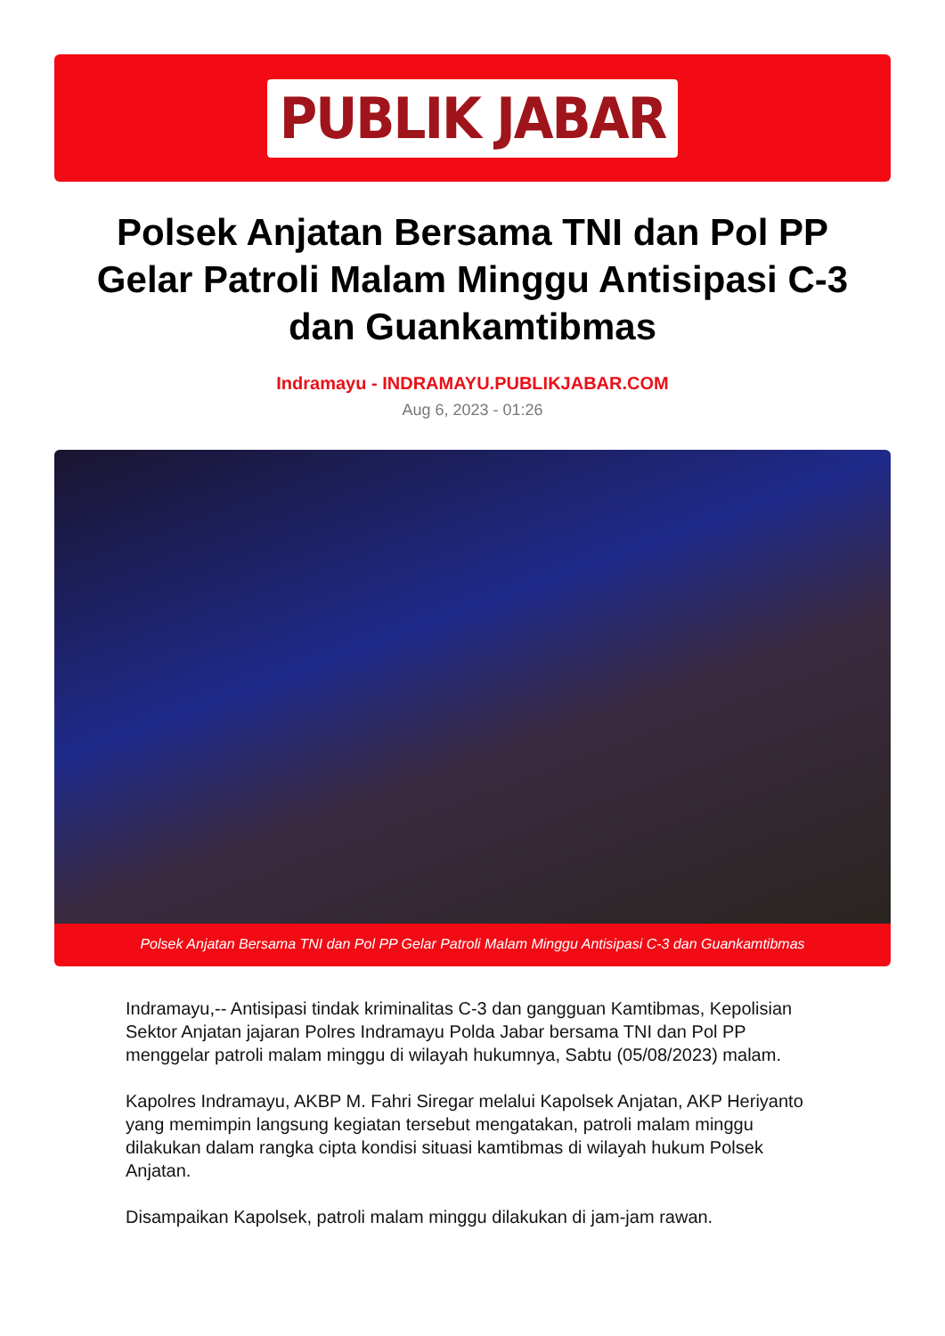PUBLIK JABAR
Polsek Anjatan Bersama TNI dan Pol PP Gelar Patroli Malam Minggu Antisipasi C-3 dan Guankamtibmas
Indramayu - INDRAMAYU.PUBLIKJABAR.COM
Aug 6, 2023 - 01:26
Polsek Anjatan Bersama TNI dan Pol PP Gelar Patroli Malam Minggu Antisipasi C-3 dan Guankamtibmas
Indramayu,-- Antisipasi tindak kriminalitas C-3 dan gangguan Kamtibmas, Kepolisian Sektor Anjatan jajaran Polres Indramayu Polda Jabar bersama TNI dan Pol PP menggelar patroli malam minggu di wilayah hukumnya, Sabtu (05/08/2023) malam.
Kapolres Indramayu, AKBP M. Fahri Siregar melalui Kapolsek Anjatan, AKP Heriyanto yang memimpin langsung kegiatan tersebut mengatakan, patroli malam minggu dilakukan dalam rangka cipta kondisi situasi kamtibmas di wilayah hukum Polsek Anjatan.
Disampaikan Kapolsek, patroli malam minggu dilakukan di jam-jam rawan.